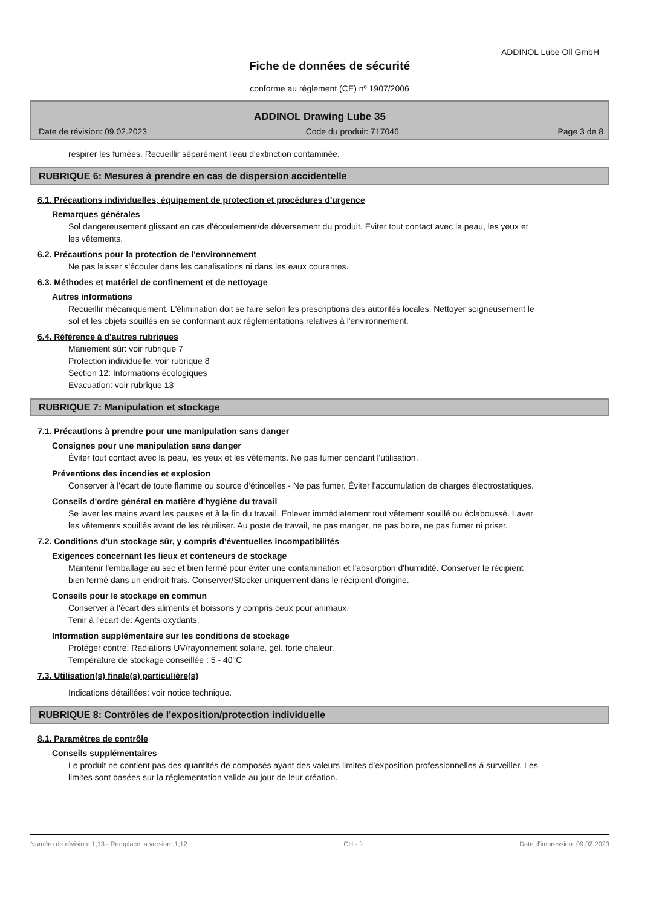ADDINOL Lube Oil GmbH
Fiche de données de sécurité
conforme au règlement (CE) nº 1907/2006
ADDINOL Drawing Lube 35
Date de révision: 09.02.2023 Code du produit: 717046 Page 3 de 8
respirer les fumées. Recueillir séparément l'eau d'extinction contaminée.
RUBRIQUE 6: Mesures à prendre en cas de dispersion accidentelle
6.1. Précautions individuelles, équipement de protection et procédures d'urgence
Remarques générales
Sol dangereusement glissant en cas d'écoulement/de déversement du produit. Eviter tout contact avec la peau, les yeux et les vêtements.
6.2. Précautions pour la protection de l'environnement
Ne pas laisser s'écouler dans les canalisations ni dans les eaux courantes.
6.3. Méthodes et matériel de confinement et de nettoyage
Autres informations
Recueillir mécaniquement. L'élimination doit se faire selon les prescriptions des autorités locales. Nettoyer soigneusement le sol et les objets souillés en se conformant aux réglementations relatives à l'environnement.
6.4. Référence à d'autres rubriques
Maniement sûr: voir rubrique 7
Protection individuelle: voir rubrique 8
Section 12: Informations écologiques
Evacuation: voir rubrique 13
RUBRIQUE 7: Manipulation et stockage
7.1. Précautions à prendre pour une manipulation sans danger
Consignes pour une manipulation sans danger
Éviter tout contact avec la peau, les yeux et les vêtements. Ne pas fumer pendant l'utilisation.
Préventions des incendies et explosion
Conserver à l'écart de toute flamme ou source d'étincelles - Ne pas fumer. Éviter l'accumulation de charges électrostatiques.
Conseils d'ordre général en matière d'hygiène du travail
Se laver les mains avant les pauses et à la fin du travail. Enlever immédiatement tout vêtement souillé ou éclaboussé. Laver les vêtements souillés avant de les réutiliser. Au poste de travail, ne pas manger, ne pas boire, ne pas fumer ni priser.
7.2. Conditions d'un stockage sûr, y compris d'éventuelles incompatibilités
Exigences concernant les lieux et conteneurs de stockage
Maintenir l'emballage au sec et bien fermé pour éviter une contamination et l'absorption d'humidité. Conserver le récipient bien fermé dans un endroit frais. Conserver/Stocker uniquement dans le récipient d'origine.
Conseils pour le stockage en commun
Conserver à l'écart des aliments et boissons y compris ceux pour animaux.
Tenir à l'écart de: Agents oxydants.
Information supplémentaire sur les conditions de stockage
Protéger contre: Radiations UV/rayonnement solaire. gel. forte chaleur.
Température de stockage conseillée : 5 - 40°C
7.3. Utilisation(s) finale(s) particulière(s)
Indications détaillées: voir notice technique.
RUBRIQUE 8: Contrôles de l'exposition/protection individuelle
8.1. Paramètres de contrôle
Conseils supplémentaires
Le produit ne contient pas des quantités de composés ayant des valeurs limites d’exposition professionnelles à surveiller. Les limites sont basées sur la réglementation valide au jour de leur création.
Numéro de révision: 1,13 - Remplace la version: 1,12 CH - fr Date d'impression: 09.02.2023